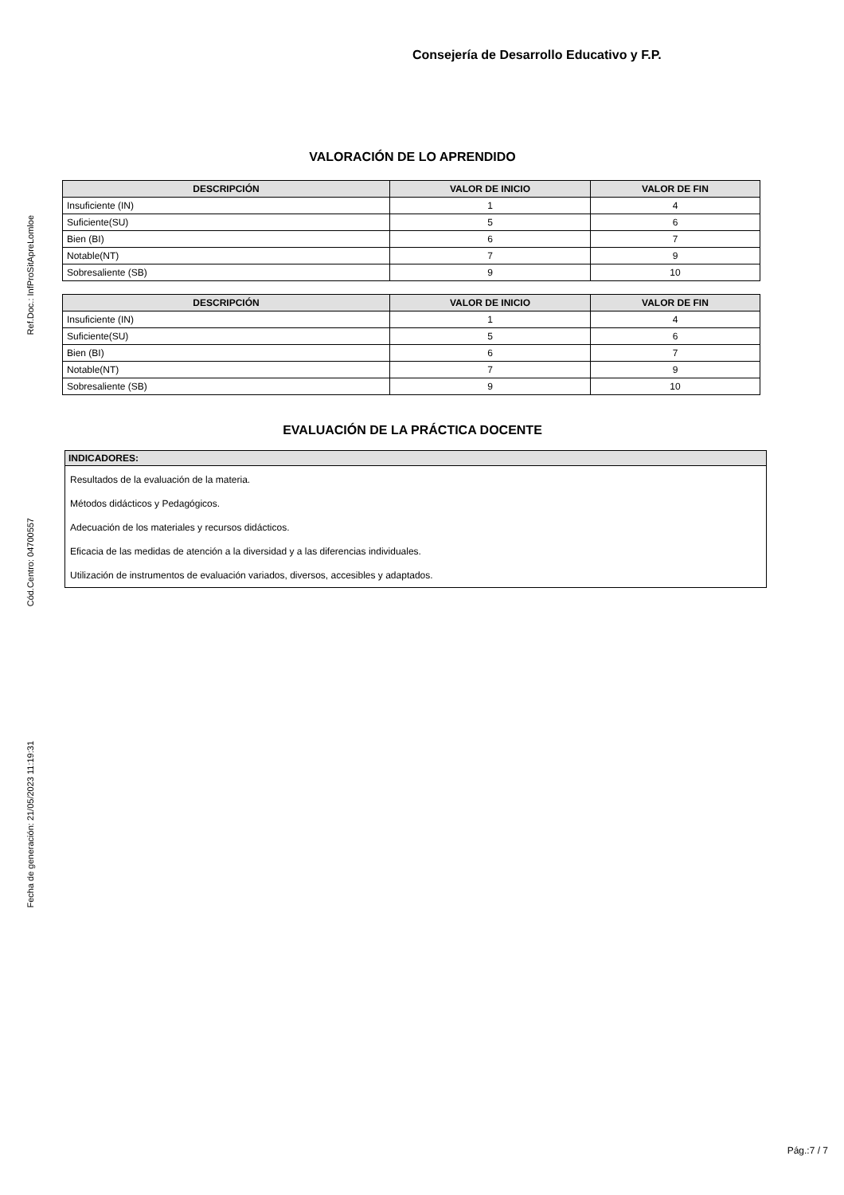Ref.Doc.: InfProSitApreLomloe
Cód.Centro: 04700557
Fecha de generación: 21/05/2023 11:19:31
Consejería de Desarrollo Educativo y F.P.
VALORACIÓN DE LO APRENDIDO
| DESCRIPCIÓN | VALOR DE INICIO | VALOR DE FIN |
| --- | --- | --- |
| Insuficiente (IN) | 1 | 4 |
| Suficiente(SU) | 5 | 6 |
| Bien (BI) | 6 | 7 |
| Notable(NT) | 7 | 9 |
| Sobresaliente (SB) | 9 | 10 |
| DESCRIPCIÓN | VALOR DE INICIO | VALOR DE FIN |
| --- | --- | --- |
| Insuficiente (IN) | 1 | 4 |
| Suficiente(SU) | 5 | 6 |
| Bien (BI) | 6 | 7 |
| Notable(NT) | 7 | 9 |
| Sobresaliente (SB) | 9 | 10 |
EVALUACIÓN DE LA PRÁCTICA DOCENTE
INDICADORES:
Resultados de la evaluación de la materia.
Métodos didácticos y Pedagógicos.
Adecuación de los materiales y recursos didácticos.
Eficacia de las medidas de atención a la diversidad y a las diferencias individuales.
Utilización de instrumentos de evaluación variados, diversos, accesibles y adaptados.
Pág.:7 / 7